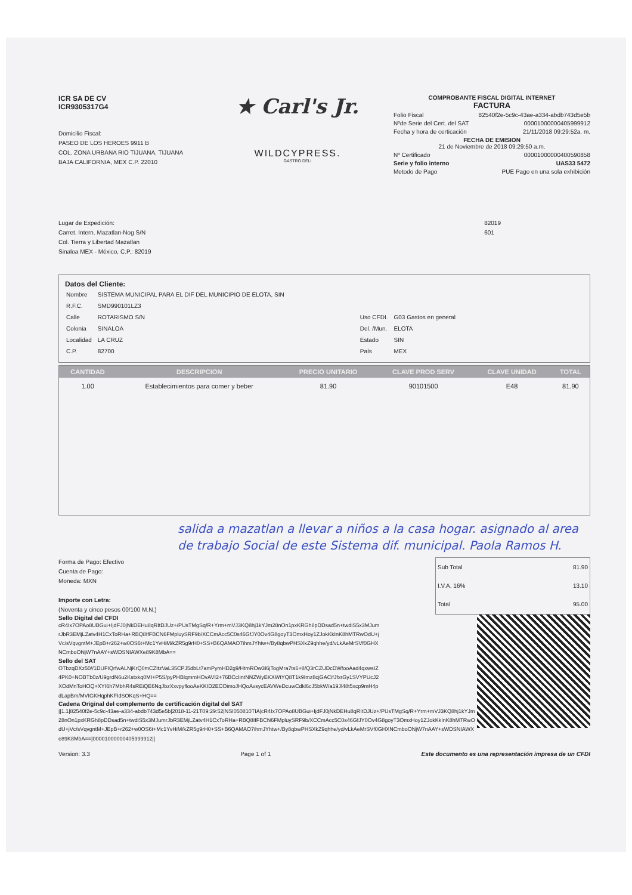ICR SA DE CV
ICR9305317G4
Domicilio Fiscal:
PASEO DE LOS HEROES 9911 B
COL. ZONA URBANA RIO TIJUANA, TIJUANA
BAJA CALIFORNIA, MEX C.P. 22010
★ Carl's Jr.
WILDCYPRESS.
GASTRO DELI
COMPROBANTE FISCAL DIGITAL INTERNET
FACTURA
Folio Fiscal 82540f2e-5c9c-43ae-a334-abdb743d5e5b
Nºde Serie del Cert. del SAT 00001000000405999912
Fecha y hora de certicación 21/11/2018 09:29:52a. m.
FECHA DE EMISION
21 de Noviembre de 2018 09:29:50 a.m.
Nº Certificado 00001000000400590858
Serie y folio interno UAS33 5472
Metodo de Pago PUE Pago en una sola exhibición
Lugar de Expedición:
Carret. Intern. Mazatlan-Nog S/N
Col. Tierra y Libertad Mazatlan
Sinaloa MEX - México, C.P.: 82019
82019
601
Datos del Cliente:
| Nombre | SISTEMA MUNICIPAL PARA EL DIF DEL MUNICIPIO DE ELOTA, SIN | | |
| R.F.C. | SMD990101LZ3 | | |
| Calle | ROTARISMO S/N | Uso CFDI. | G03 Gastos en general |
| Colonia | SINALOA | Del. /Mun. | ELOTA |
| Localidad | LA CRUZ | Estado | SIN |
| C.P. | 82700 | País | MEX |
| CANTIDAD | DESCRIPCION | PRECIO UNITARIO | CLAVE PROD SERV | CLAVE UNIDAD | TOTAL |
| --- | --- | --- | --- | --- | --- |
| 1.00 | Establecimientos para comer y beber | 81.90 | 90101500 | E48 | 81.90 |
salida a mazatlan a llevar a niños a la casa hogar. asignado al area de trabajo Social de este Sistema dif. municipal. Paola Ramos H.
Forma de Pago: Efectivo
Cuenta de Pago:
Moneda: MXN
Importe con Letra:
(Noventa y cinco pesos 00/100 M.N.)
| Sub Total | 81.90 |
| I.V.A. 16% | 13.10 |
| Total | 95.00 |
Sello Digital del CFDI
cR4Ix7OPAo8UBGui+IjdFJ0jNkDEHu8qRItDJUz+/PUsTMgSq/R+Yrm+mVJ3KQ8hj1kYJm28nOn1pxKRGh8pDDsad5n+twdiS5x3MJumrJbR3EMjLZatv4H1CxToRHa+RBQ8IfFBCN6FMpluySRF9b/XCCmAcc5C0s46GfJY0Ov4G8goyT3OmxHoy1ZJokKkInK8hMTRwOdU+jVc/sVqvgntM+JEpB+r262+w0OS6t+Mc1YvHiM/kZR5g9rH0+SS+B6QAMAO7ihmJYhtw+/By8qbwPHSXkZ9qhhe/yd/vLkAeMrSVf0GHXNCmboONjW7nAAY+sWDSNIAWXe89K8MbA==
Sello del SAT
OTbzqDXz50//1DUFIQrfwALNjKrQ0mCZItzVaL35CPJ5dbLt7amPymHD2g9/HtmROw3I6jTogMra7ts6+8/Q3rCZUDcDWfooAad4qxwsIZ4PK0+NOBTb0z/U9grdN6u2Kstxkq0MI+P5S/pyPHBlqmmHOvAVI2+76BCcIintNNZWyEKXWtYQ8T1k9Imz8cjGACifJfxrGy1SVYPUcJ2XOdMnToHOQ+XYI6h7MbhR4sREiQE6NqJbzXxvpyflooAeKKID2ECOimoJHQoAvsycEAVWeDcuwCdkl6cJ5bkW/a19Jl48t5xcp9mH4pdLapBm/MVIGKHqphKFIdSOKqS+HQ==
Cadena Original del complemento de certificación digital del SAT
||1.1|82540f2e-5c9c-43ae-a334-abdb743d5e5b|2018-11-21T09:29:52|NSI050810TIA|cR4Ix7OPAo8UBGui+IjdFJ0jNkDEHu8qRItDJUz+/PUsTMgSq/R+Yrm+mVJ3KQ8hj1kYJm28nOn1pxKRGh8pDDsad5n+twdiS5x3MJumrJbR3EMjLZatv4H1CxToRHa+RBQ8IfFBCN6FMpluySRF9b/XCCmAcc5C0s46GfJY0Ov4G8goyT3OmxHoy1ZJokKkInK8hMTRwOdU+jVc/sVqvgntM+JEpB+r262+w0OS6t+Mc1YvHiM/kZR5g9rH0+SS+B6QAMAO7ihmJYhtw+/By8qbwPHSXkZ9qhhe/yd/vLkAeMrSVf0GHXNCmboONjW7nAAY+sWDSNIAWXe89K8MbA==|00001000000405999912||
Version: 3.3 Page 1 of 1 Este documento es una representación impresa de un CFDI